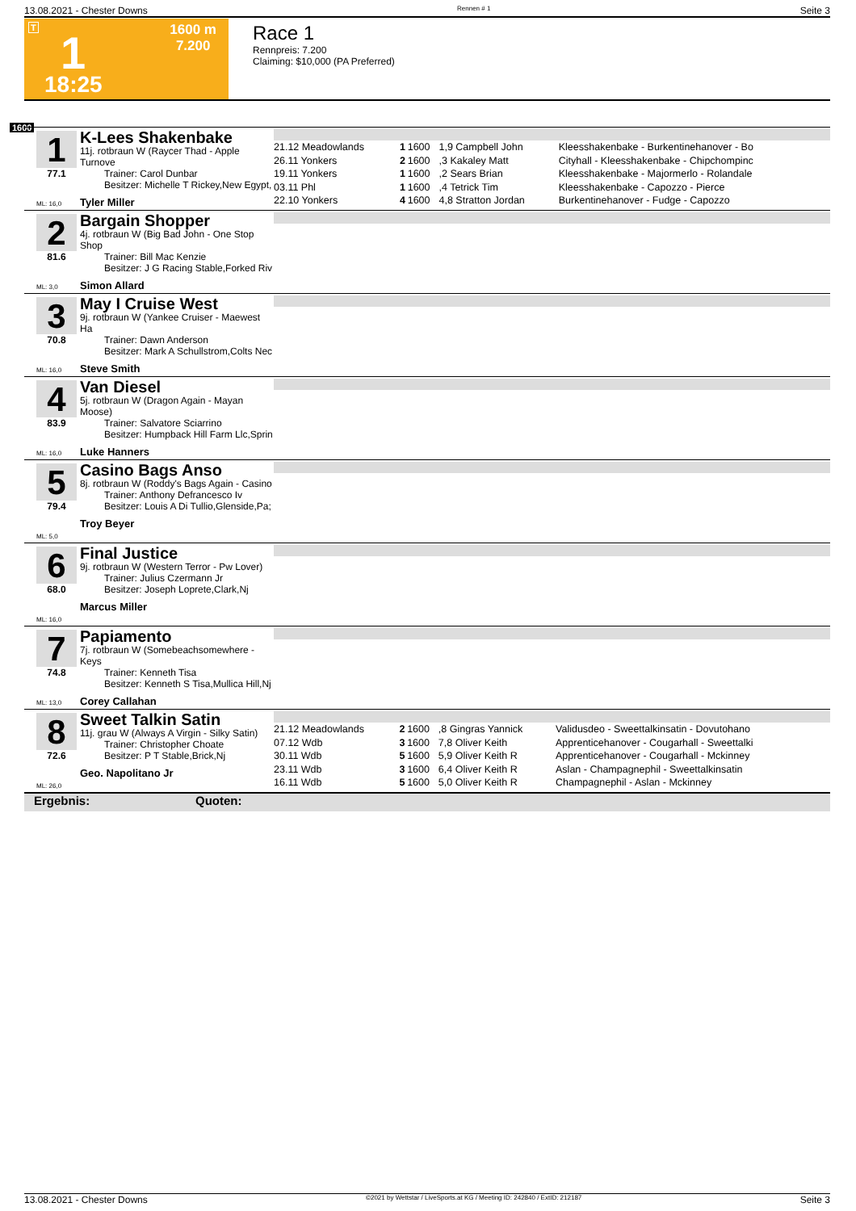13.08.2021 - Chester Downs Rennen # 1 Seite 3
T 1
1600 m
7.200
18:25
Race 1
Rennpreis: 7.200
Claiming: $10,000 (PA Preferred)
1600
1
77.1
ML: 16,0
K-Lees Shakenbake
11j. rotbraun W (Raycer Thad - Apple Turnove
Trainer: Carol Dunbar
Besitzer: Michelle T Rickey,New Egypt,
Tyler Miller
| 21.12 Meadowlands | 1 | 1600 | 1,9 Campbell John | Kleesshakenbake - Burkentinehanover - Bo |
| 26.11 Yonkers | 2 | 1600 | ,3 Kakaley Matt | Cityhall - Kleesshakenbake - Chipchompinc |
| 19.11 Yonkers | 1 | 1600 | ,2 Sears Brian | Kleesshakenbake - Majormerlo - Rolandale |
| 03.11 Phl | 1 | 1600 | ,4 Tetrick Tim | Kleesshakenbake - Capozzo - Pierce |
| 22.10 Yonkers | 4 | 1600 | 4,8 Stratton Jordan | Burkentinehanover - Fudge - Capozzo |
2
81.6
ML: 3,0
Bargain Shopper
4j. rotbraun W (Big Bad John - One Stop Shop
Trainer: Bill Mac Kenzie
Besitzer: J G Racing Stable,Forked Riv
Simon Allard
3
70.8
ML: 16,0
May I Cruise West
9j. rotbraun W (Yankee Cruiser - Maewest Ha
Trainer: Dawn Anderson
Besitzer: Mark A Schullstrom,Colts Nec
Steve Smith
4
83.9
ML: 16,0
Van Diesel
5j. rotbraun W (Dragon Again - Mayan Moose)
Trainer: Salvatore Sciarrino
Besitzer: Humpback Hill Farm Llc,Sprin
Luke Hanners
5
79.4
ML: 5,0
Casino Bags Anso
8j. rotbraun W (Roddy's Bags Again - Casino
Trainer: Anthony Defrancesco Iv
Besitzer: Louis A Di Tullio,Glenside,Pa;
Troy Beyer
6
68.0
ML: 16,0
Final Justice
9j. rotbraun W (Western Terror - Pw Lover)
Trainer: Julius Czermann Jr
Besitzer: Joseph Loprete,Clark,Nj
Marcus Miller
7
74.8
ML: 13,0
Papiamento
7j. rotbraun W (Somebeachsomewhere - Keys
Trainer: Kenneth Tisa
Besitzer: Kenneth S Tisa,Mullica Hill,Nj
Corey Callahan
8
72.6
ML: 26,0
Sweet Talkin Satin
11j. grau W (Always A Virgin - Silky Satin)
Trainer: Christopher Choate
Besitzer: P T Stable,Brick,Nj
Geo. Napolitano Jr
| 21.12 Meadowlands | 2 | 1600 | ,8 Gingras Yannick | Validusdeo - Sweettalkinsatin - Dovutohano |
| 07.12 Wdb | 3 | 1600 | 7,8 Oliver Keith | Apprenticehanover - Cougarhall - Sweettalki |
| 30.11 Wdb | 5 | 1600 | 5,9 Oliver Keith R | Apprenticehanover - Cougarhall - Mckinney |
| 23.11 Wdb | 3 | 1600 | 6,4 Oliver Keith R | Aslan - Champagnephil - Sweettalkinsatin |
| 16.11 Wdb | 5 | 1600 | 5,0 Oliver Keith R | Champagnephil - Aslan - Mckinney |
Ergebnis: Quoten:
13.08.2021 - Chester Downs ©2021 by Wettstar / LiveSports.at KG / Meeting ID: 242840 / ExtID: 212187 Seite 3